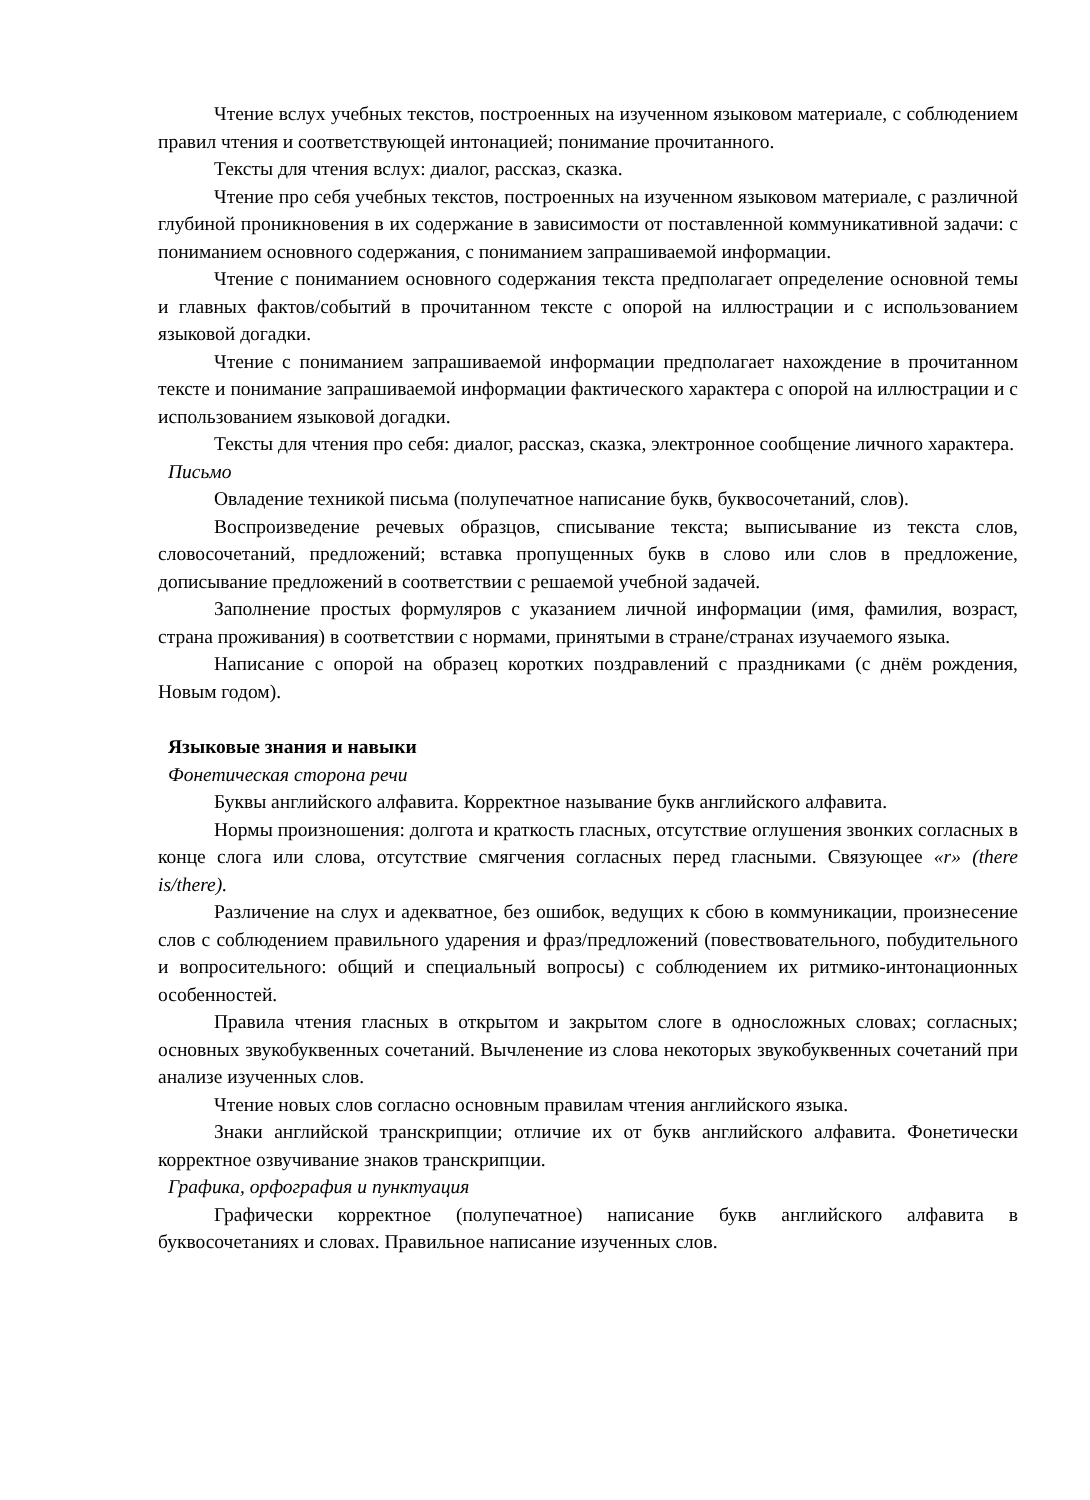Чтение вслух учебных текстов, построенных на изученном языковом материале, с соблюдением правил чтения и соответствующей интонацией; понимание прочитанного.
Тексты для чтения вслух: диалог, рассказ, сказка.
Чтение про себя учебных текстов, построенных на изученном языковом материале, с различной глубиной проникновения в их содержание в зависимости от поставленной коммуникативной задачи: с пониманием основного содержания, с пониманием запрашиваемой информации.
Чтение с пониманием основного содержания текста предполагает определение основной темы и главных фактов/событий в прочитанном тексте с опорой на иллюстрации и с использованием языковой догадки.
Чтение с пониманием запрашиваемой информации предполагает нахождение в прочитанном тексте и понимание запрашиваемой информации фактического характера с опорой на иллюстрации и с использованием языковой догадки.
Тексты для чтения про себя: диалог, рассказ, сказка, электронное сообщение личного характера.
Письмо
Овладение техникой письма (полупечатное написание букв, буквосочетаний, слов).
Воспроизведение речевых образцов, списывание текста; выписывание из текста слов, словосочетаний, предложений; вставка пропущенных букв в слово или слов в предложение, дописывание предложений в соответствии с решаемой учебной задачей.
Заполнение простых формуляров с указанием личной информации (имя, фамилия, возраст, страна проживания) в соответствии с нормами, принятыми в стране/странах изучаемого языка.
Написание с опорой на образец коротких поздравлений с праздниками (с днём рождения, Новым годом).
Языковые знания и навыки
Фонетическая сторона речи
Буквы английского алфавита. Корректное называние букв английского алфавита.
Нормы произношения: долгота и краткость гласных, отсутствие оглушения звонких согласных в конце слога или слова, отсутствие смягчения согласных перед гласными. Связующее «r» (there is/there).
Различение на слух и адекватное, без ошибок, ведущих к сбою в коммуникации, произнесение слов с соблюдением правильного ударения и фраз/предложений (повествовательного, побудительного и вопросительного: общий и специальный вопросы) с соблюдением их ритмико-интонационных особенностей.
Правила чтения гласных в открытом и закрытом слоге в односложных словах; согласных; основных звукобуквенных сочетаний. Вычленение из слова некоторых звукобуквенных сочетаний при анализе изученных слов.
Чтение новых слов согласно основным правилам чтения английского языка.
Знаки английской транскрипции; отличие их от букв английского алфавита. Фонетически корректное озвучивание знаков транскрипции.
Графика, орфография и пунктуация
Графически корректное (полупечатное) написание букв английского алфавита в буквосочетаниях и словах. Правильное написание изученных слов.